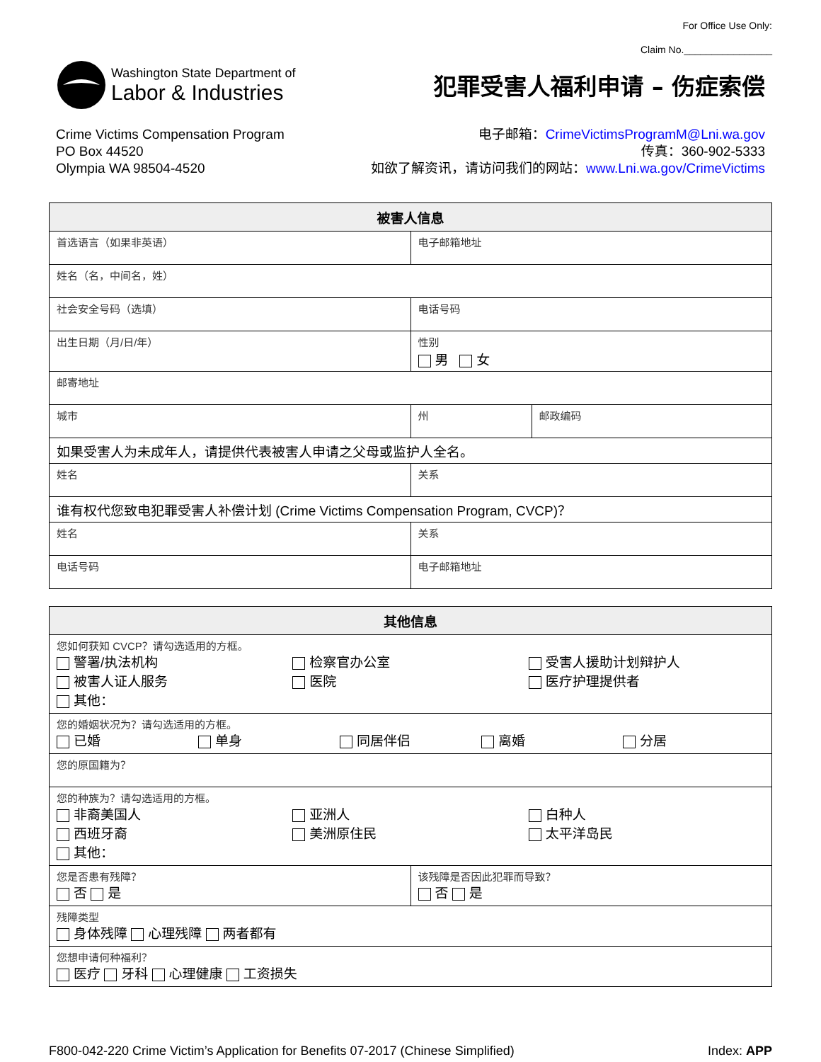For Office Use Only:
Claim No.________________
Washington State Department of
Labor & Industries
犯罪受害人福利申请 – 伤症索偿
Crime Victims Compensation Program
PO Box 44520
Olympia WA 98504-4520
电子邮箱：CrimeVictimsProgramM@Lni.wa.gov
传真：360-902-5333
如欲了解资讯，请访问我们的网站：www.Lni.wa.gov/CrimeVictims
| 被害人信息 | | |
| --- | --- | --- |
| 首选语言（如果非英语） | 电子邮箱地址 | |
| 姓名（名，中间名，姓） | | |
| 社会安全号码（选填） | 电话号码 | |
| 出生日期（月/日/年） | 性别 男 女 | |
| 邮寄地址 | | |
| 城市 | 州 | 邮政编码 |
| 如果受害人为未成年人，请提供代表被害人申请之父母或监护人全名。 | | |
| 姓名 | 关系 | |
| 谁有权代您致电犯罪受害人补偿计划 (Crime Victims Compensation Program, CVCP)？ | | |
| 姓名 | 关系 | |
| 电话号码 | 电子邮箱地址 | |
| 其他信息 | |
| --- | --- |
| 您如何获知 CVCP？请勾选适用的方框。 警署/执法机构 检察官办公室 受害人援助计划辩护人 被害人证人服务 医院 医疗护理提供者 其他： | |
| 您的婚姻状况为？请勾选适用的方框。 已婚 单身 同居伴侣 离婚 分居 | |
| 您的原国籍为？ | |
| 您的种族为？请勾选适用的方框。 非裔美国人 亚洲人 白种人 西班牙裔 美洲原住民 太平洋岛民 其他： | |
| 您是否患有残障？ 否 是 | 该残障是否因此犯罪而导致？ 否 是 |
| 残障类型 身体残障 心理残障 两者都有 | |
| 您想申请何种福利？ 医疗 牙科 心理健康 工资损失 | |
F800-042-220 Crime Victim’s Application for Benefits 07-2017 (Chinese Simplified) Index: APP